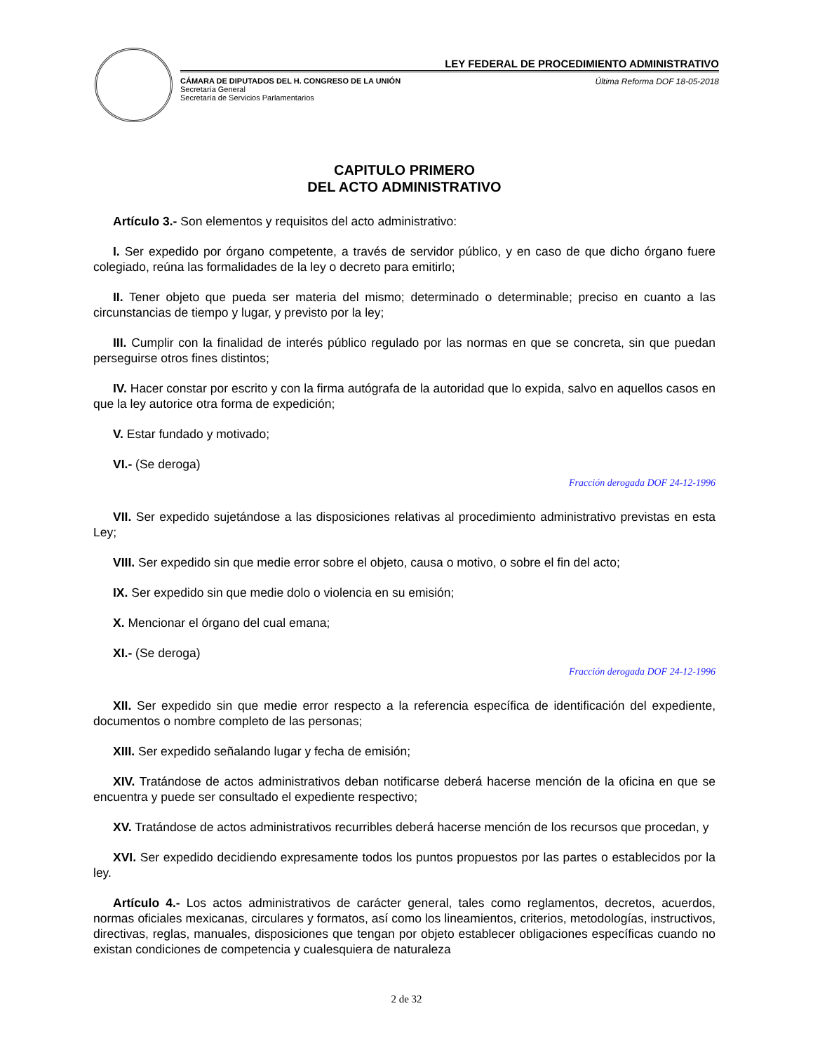LEY FEDERAL DE PROCEDIMIENTO ADMINISTRATIVO
CÁMARA DE DIPUTADOS DEL H. CONGRESO DE LA UNIÓN
Secretaría General
Secretaría de Servicios Parlamentarios
Última Reforma DOF 18-05-2018
CAPITULO PRIMERO
DEL ACTO ADMINISTRATIVO
Artículo 3.- Son elementos y requisitos del acto administrativo:
I. Ser expedido por órgano competente, a través de servidor público, y en caso de que dicho órgano fuere colegiado, reúna las formalidades de la ley o decreto para emitirlo;
II. Tener objeto que pueda ser materia del mismo; determinado o determinable; preciso en cuanto a las circunstancias de tiempo y lugar, y previsto por la ley;
III. Cumplir con la finalidad de interés público regulado por las normas en que se concreta, sin que puedan perseguirse otros fines distintos;
IV. Hacer constar por escrito y con la firma autógrafa de la autoridad que lo expida, salvo en aquellos casos en que la ley autorice otra forma de expedición;
V. Estar fundado y motivado;
VI.- (Se deroga)
Fracción derogada DOF 24-12-1996
VII. Ser expedido sujetándose a las disposiciones relativas al procedimiento administrativo previstas en esta Ley;
VIII. Ser expedido sin que medie error sobre el objeto, causa o motivo, o sobre el fin del acto;
IX. Ser expedido sin que medie dolo o violencia en su emisión;
X. Mencionar el órgano del cual emana;
XI.- (Se deroga)
Fracción derogada DOF 24-12-1996
XII. Ser expedido sin que medie error respecto a la referencia específica de identificación del expediente, documentos o nombre completo de las personas;
XIII. Ser expedido señalando lugar y fecha de emisión;
XIV. Tratándose de actos administrativos deban notificarse deberá hacerse mención de la oficina en que se encuentra y puede ser consultado el expediente respectivo;
XV. Tratándose de actos administrativos recurribles deberá hacerse mención de los recursos que procedan, y
XVI. Ser expedido decidiendo expresamente todos los puntos propuestos por las partes o establecidos por la ley.
Artículo 4.- Los actos administrativos de carácter general, tales como reglamentos, decretos, acuerdos, normas oficiales mexicanas, circulares y formatos, así como los lineamientos, criterios, metodologías, instructivos, directivas, reglas, manuales, disposiciones que tengan por objeto establecer obligaciones específicas cuando no existan condiciones de competencia y cualesquiera de naturaleza
2 de 32